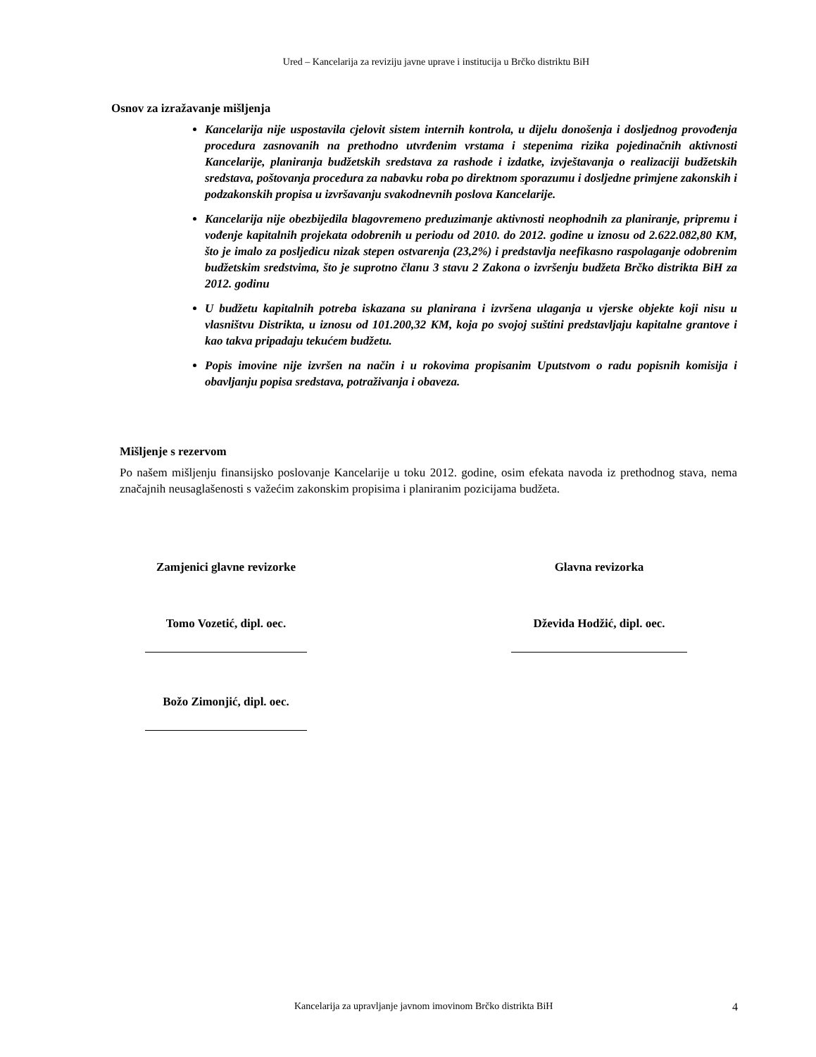Ured – Kancelarija za reviziju javne uprave i institucija u Brčko distriktu BiH
Osnov za izražavanje mišljenja
Kancelarija nije uspostavila cjelovit sistem internih kontrola, u dijelu donošenja i dosljednog provođenja procedura zasnovanih na prethodno utvrđenim vrstama i stepenima rizika pojedinačnih aktivnosti Kancelarije, planiranja budžetskih sredstava za rashode i izdatke, izvještavanja o realizaciji budžetskih sredstava, poštovanja procedura za nabavku roba po direktnom sporazumu i dosljedne primjene zakonskih i podzakonskih propisa u izvršavanju svakodnevnih poslova Kancelarije.
Kancelarija nije obezbijedila blagovremeno preduzimanje aktivnosti neophodnih za planiranje, pripremu i vođenje kapitalnih projekata odobrenih u periodu od 2010. do 2012. godine u iznosu od 2.622.082,80 KM, što je imalo za posljedicu nizak stepen ostvarenja (23,2%) i predstavlja neefikasno raspolaganje odobrenim budžetskim sredstvima, što je suprotno članu 3 stavu 2 Zakona o izvršenju budžeta Brčko distrikta BiH za 2012. godinu
U budžetu kapitalnih potreba iskazana su planirana i izvršena ulaganja u vjerske objekte koji nisu u vlasništvu Distrikta, u iznosu od 101.200,32 KM, koja po svojoj suštini predstavljaju kapitalne grantove i kao takva pripadaju tekućem budžetu.
Popis imovine nije izvršen na način i u rokovima propisanim Uputstvom o radu popisnih komisija i obavljanju popisa sredstava, potraživanja i obaveza.
Mišljenje s rezervom
Po našem mišljenju finansijsko poslovanje Kancelarije u toku 2012. godine, osim efekata navoda iz prethodnog stava, nema značajnih neusaglašenosti s važećim zakonskim propisima i planiranim pozicijama budžeta.
Zamjenici glavne revizorke
Tomo Vozetić, dipl. oec.
Božo Zimonjić, dipl. oec.
Glavna revizorka
Dževida Hodžić, dipl. oec.
Kancelarija za upravljanje javnom imovinom Brčko distrikta BiH 4